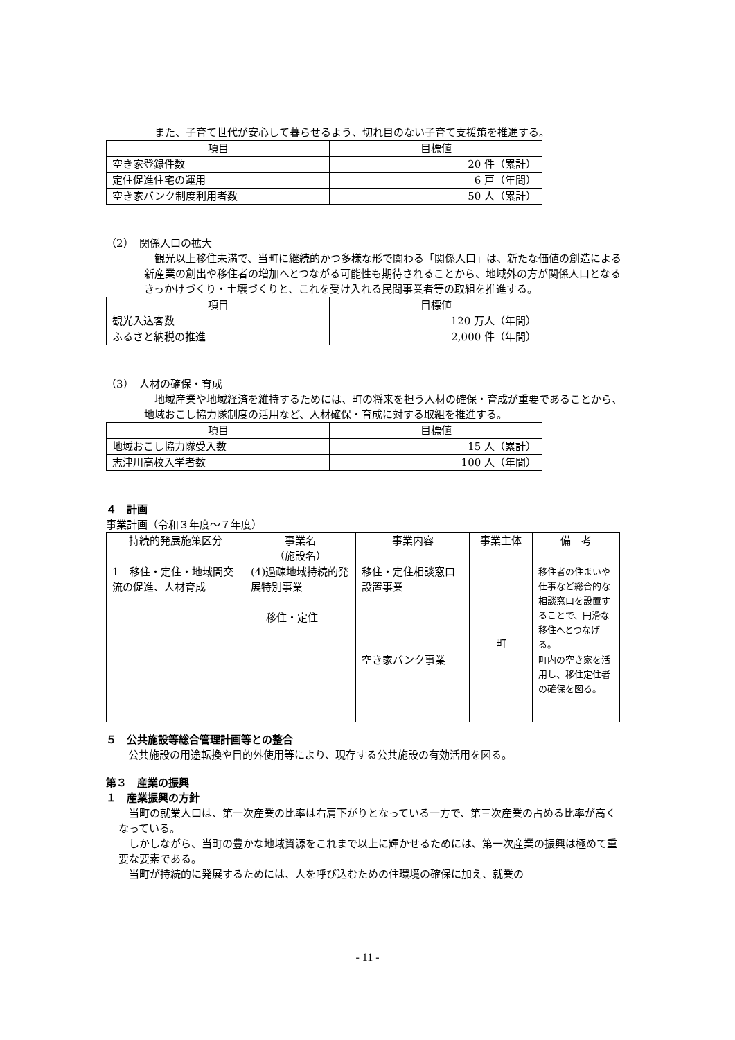また、子育て世代が安心して暮らせるよう、切れ目のない子育て支援策を推進する。
| 項目 | 目標値 |
| --- | --- |
| 空き家登録件数 | 20 件（累計） |
| 定住促進住宅の運用 | 6 戸（年間） |
| 空き家バンク制度利用者数 | 50 人（累計） |
（2）　関係人口の拡大
観光以上移住未満で、当町に継続的かつ多様な形で関わる「関係人口」は、新たな価値の創造による新産業の創出や移住者の増加へとつながる可能性も期待されることから、地域外の方が関係人口となるきっかけづくり・土壌づくりと、これを受け入れる民間事業者等の取組を推進する。
| 項目 | 目標値 |
| --- | --- |
| 観光入込客数 | 120 万人（年間） |
| ふるさと納税の推進 | 2,000 件（年間） |
（3）　人材の確保・育成
地域産業や地域経済を維持するためには、町の将来を担う人材の確保・育成が重要であることから、地域おこし協力隊制度の活用など、人材確保・育成に対する取組を推進する。
| 項目 | 目標値 |
| --- | --- |
| 地域おこし協力隊受入数 | 15 人（累計） |
| 志津川高校入学者数 | 100 人（年間） |
４　計画
事業計画（令和３年度～７年度）
| 持続的発展施策区分 | 事業名 （施設名） | 事業内容 | 事業主体 | 備 考 |
| --- | --- | --- | --- | --- |
| 1 移住・定住・地域間交流の促進、人材育成 | (4)過疎地域持続的発展特別事業 移住・定住 | 移住・定住相談窓口設置事業 | 町 | 移住者の住まいや仕事など総合的な相談窓口を設置することで、円滑な移住へとつなげる。 |
| | | 空き家バンク事業 | | 町内の空き家を活用し、移住定住者の確保を図る。 |
５　公共施設等総合管理計画等との整合
公共施設の用途転換や目的外使用等により、現存する公共施設の有効活用を図る。
第３　産業の振興
１　産業振興の方針
当町の就業人口は、第一次産業の比率は右肩下がりとなっている一方で、第三次産業の占める比率が高くなっている。
しかしながら、当町の豊かな地域資源をこれまで以上に輝かせるためには、第一次産業の振興は極めて重要な要素である。
当町が持続的に発展するためには、人を呼び込むための住環境の確保に加え、就業の
- 11 -